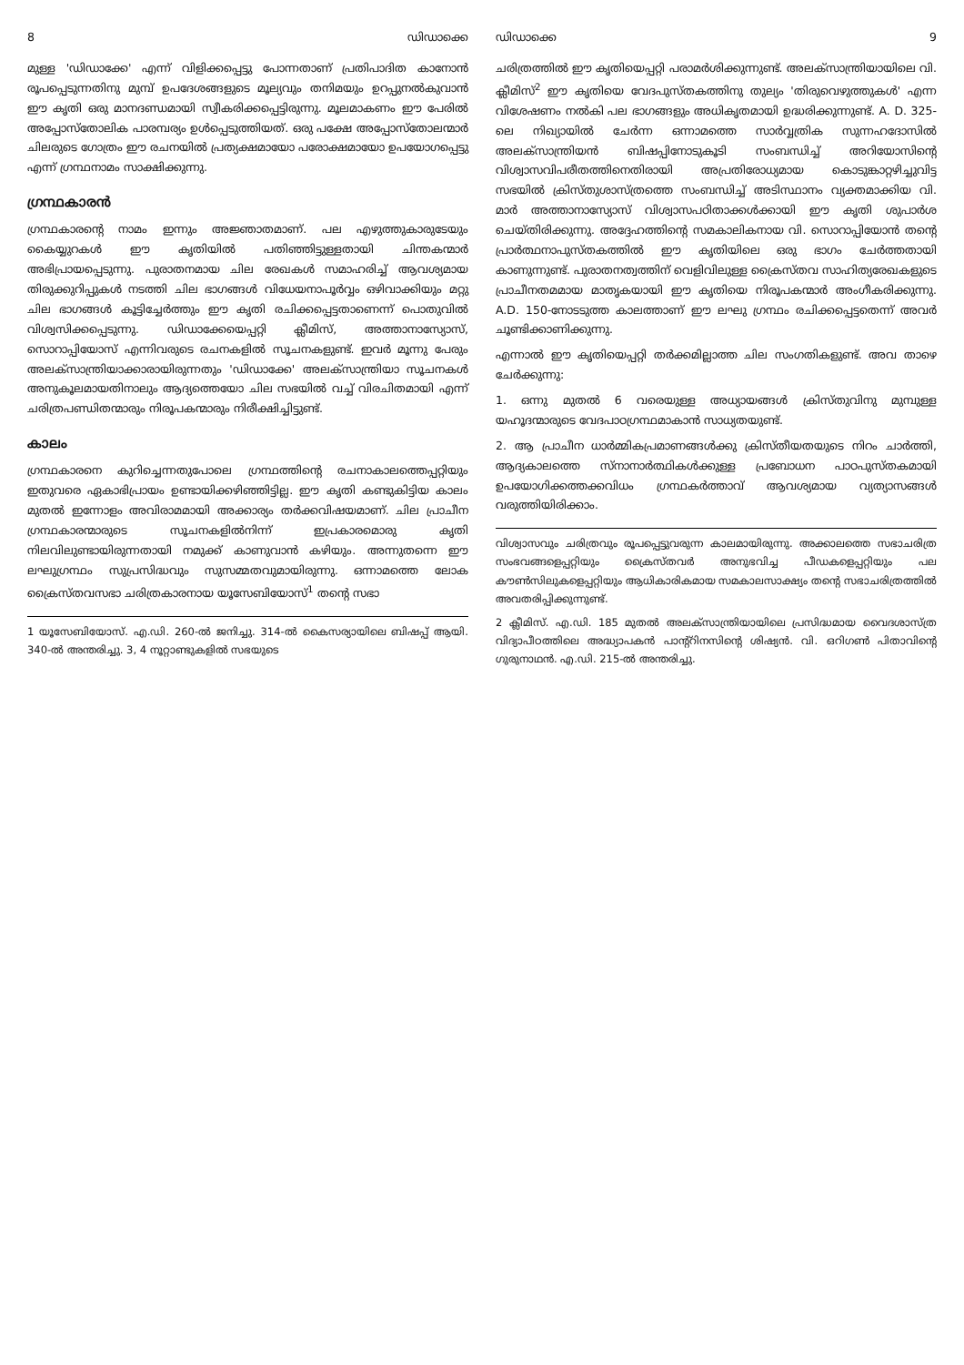8 ഡിഡാക്കെ
മുള്ള 'ഡിഡാക്കേ' എന്ന് വിളിക്കപ്പെട്ടു പോന്നതാണ് പ്രതിപാദിത കാനോൻ രൂപപ്പെടുന്നതിനു മുമ്പ് ഉപദേശങ്ങളുടെ മൂല്യവും തനിമയും ഉറപ്പുനൽകുവാൻ ഈ കൃതി ഒരു മാനദണ്ഡമായി സ്വീകരിക്കപ്പെട്ടിരുന്നു. മൂലമാകണം ഈ പേരിൽ അപ്പോസ്തോലിക പാരമ്പര്യം ഉൾപ്പെടുത്തിയത്. ഒരു പക്ഷേ അപ്പോസ്തോലന്മാർ ചിലരുടെ ഗോത്രം ഈ രചനയിൽ പ്രത്യക്ഷമായോ പരോക്ഷമായോ ഉപയോഗപ്പെട്ടു എന്ന് ഗ്രന്ഥനാമം സാക്ഷിക്കുന്നു.
ഗ്രന്ഥകാരൻ
ഗ്രന്ഥകാരന്റെ നാമം ഇന്നും അജ്ഞാതമാണ്. പല എഴുത്തുകാരുടേയും കൈയ്യുറകൾ ഈ കൃതിയിൽ പതിഞ്ഞിട്ടുള്ളതായി ചിന്തകന്മാർ അഭിപ്രായപ്പെടുന്നു. പുരാതനമായ ചില രേഖകൾ സമാഹരിച്ച് ആവശ്യമായ തിരുക്കുറിപ്പുകൾ നടത്തി ചില ഭാഗങ്ങൾ വിധേയനാപൂർവ്വം ഒഴിവാക്കിയും മറ്റു ചില ഭാഗങ്ങൾ കൂട്ടിച്ചേർത്തും ഈ കൃതി രചിക്കപ്പെട്ടതാണെന്ന് പൊതുവിൽ വിശ്വസിക്കപ്പെടുന്നു. ഡിഡാക്കേയെപ്പറ്റി ക്ലീമിസ്, അത്താനാസ്യോസ്, സൊറാപ്പിയോസ് എന്നിവരുടെ രചനകളിൽ സൂചനകളുണ്ട്. ഇവർ മൂന്നു പേരും അലക്സാന്ത്രിയാക്കാരായിരുന്നതും 'ഡിഡാക്കേ' അലക്സാന്ത്രിയാ സൂചനകൾ അനുകൂലമായതിനാലും ആദ്യത്തെയോ ചില സഭയിൽ വച്ച് വിരചിതമായി എന്ന് ചരിത്രപണ്ഡിതന്മാരും നിരൂപകന്മാരും നിരീക്ഷിച്ചിട്ടുണ്ട്.
കാലം
ഗ്രന്ഥകാരനെ കുറിച്ചെന്നതുപോലെ ഗ്രന്ഥത്തിന്റെ രചനാകാലത്തെപ്പറ്റിയും ഇതുവരെ ഏകാഭിപ്രായം ഉണ്ടായിക്കഴിഞ്ഞിട്ടില്ല. ഈ കൃതി കണ്ടുകിട്ടിയ കാലം മുതൽ ഇന്നോളം അവിരാമമായി അക്കാര്യം തർക്കവിഷയമാണ്. ചില പ്രാചീന ഗ്രന്ഥകാരന്മാരുടെ സൂചനകളിൽനിന്ന് ഇപ്രകാരമൊരു കൃതി നിലവിലുണ്ടായിരുന്നതായി നമുക്ക് കാണുവാൻ കഴിയും. അന്നുതന്നെ ഈ ലഘുഗ്രന്ഥം സുപ്രസിദ്ധവും സുസമ്മതവുമായിരുന്നു. ഒന്നാമത്തെ ലോക ക്രൈസ്തവസഭാ ചരിത്രകാരനായ യൂസേബിയോസ്<sup>1</sup> തന്റെ സഭാ
1 യൂസേബിയോസ്. എ.ഡി. 260-ൽ ജനിച്ചു. 314-ൽ കൈസര്യായിലെ ബിഷപ്പ് ആയി. 340-ൽ അന്തരിച്ചു. 3, 4 നൂറ്റാണ്ടുകളിൽ സഭയുടെ
ഡിഡാക്കെ 9
ചരിത്രത്തിൽ ഈ കൃതിയെപ്പറ്റി പരാമർശിക്കുന്നുണ്ട്. അലക്സാന്ത്രിയായിലെ വി. ക്ലീമിസ്<sup>2</sup> ഈ കൃതിയെ വേദപുസ്തകത്തിനു തുല്യം 'തിരുവെഴുത്തുകൾ' എന്ന വിശേഷണം നൽകി പല ഭാഗങ്ങളും അധികൃതമായി ഉദ്ധരിക്കുന്നുണ്ട്. A. D. 325-ലെ നിഖ്യായിൽ ചേർന്ന ഒന്നാമത്തെ സാർവ്വത്രിക സുന്നഹദോസിൽ അലക്സാന്ത്രിയൻ ബിഷപ്പിനോടുകൂടി സംബന്ധിച്ച് അറിയോസിന്റെ വിശ്വാസവിപരീതത്തിനെതിരായി അപ്രതിരോധ്യമായ കൊടുങ്കാറ്റഴിച്ചുവിട്ട സഭയിൽ ക്രിസ്തുശാസ്ത്രത്തെ സംബന്ധിച്ച് അടിസ്ഥാനം വ്യക്തമാക്കിയ വി. മാർ അത്താനാസ്യോസ് വിശ്വാസപഠിതാക്കൾക്കായി ഈ കൃതി ശുപാർശ ചെയ്തിരിക്കുന്നു. അദ്ദേഹത്തിന്റെ സമകാലികനായ വി. സൊറാപ്പിയോൻ തന്റെ പ്രാർത്ഥനാപുസ്തകത്തിൽ ഈ കൃതിയിലെ ഒരു ഭാഗം ചേർത്തതായി കാണുന്നുണ്ട്. പുരാതനത്വത്തിന് വെളിവിലുള്ള ക്രൈസ്തവ സാഹിത്യരേഖകളുടെ പ്രാചീനതമമായ മാതൃകയായി ഈ കൃതിയെ നിരൂപകന്മാർ അംഗീകരിക്കുന്നു. A.D. 150-നോടടുത്ത കാലത്താണ് ഈ ലഘു ഗ്രന്ഥം രചിക്കപ്പെട്ടതെന്ന് അവർ ചൂണ്ടിക്കാണിക്കുന്നു.
എന്നാൽ ഈ കൃതിയെപ്പറ്റി തർക്കമില്ലാത്ത ചില സംഗതികളുണ്ട്. അവ താഴെ ചേർക്കുന്നു:
1. ഒന്നു മുതൽ 6 വരെയുള്ള അധ്യായങ്ങൾ ക്രിസ്തുവിനു മുമ്പുള്ള യഹൂദന്മാരുടെ വേദപാഠഗ്രന്ഥമാകാൻ സാധ്യതയുണ്ട്.
2. ആ പ്രാചീന ധാർമ്മികപ്രമാണങ്ങൾക്കു ക്രിസ്തീയതയുടെ നിറം ചാർത്തി, ആദ്യകാലത്തെ സ്നാനാർത്ഥികൾക്കുള്ള പ്രബോധന പാഠപുസ്തകമായി ഉപയോഗിക്കത്തക്കവിധം ഗ്രന്ഥകർത്താവ് ആവശ്യമായ വ്യത്യാസങ്ങൾ വരുത്തിയിരിക്കാം.
വിശ്വാസവും ചരിത്രവും രൂപപ്പെട്ടുവരുന്ന കാലമായിരുന്നു. അക്കാലത്തെ സഭാചരിത്ര സംഭവങ്ങളെപ്പറ്റിയും ക്രൈസ്തവർ അനുഭവിച്ച പീഡകളെപ്പറ്റിയും പല കൗൺസിലുകളെപ്പറ്റിയും ആധികാരികമായ സമകാലസാക്ഷ്യം തന്റെ സഭാചരിത്രത്തിൽ അവതരിപ്പിക്കുന്നുണ്ട്.
2 ക്ലീമിസ്. എ.ഡി. 185 മുതൽ അലക്സാന്ത്രിയായിലെ പ്രസിദ്ധമായ വൈദശാസ്ത്ര വിദ്യാപീഠത്തിലെ അദ്ധ്യാപകൻ പാന്റ്റിനസിന്റെ ശിഷ്യൻ. വി. ഒറിഗൺ പിതാവിന്റെ ഗുരുനാഥൻ. എ.ഡി. 215-ൽ അന്തരിച്ചു.